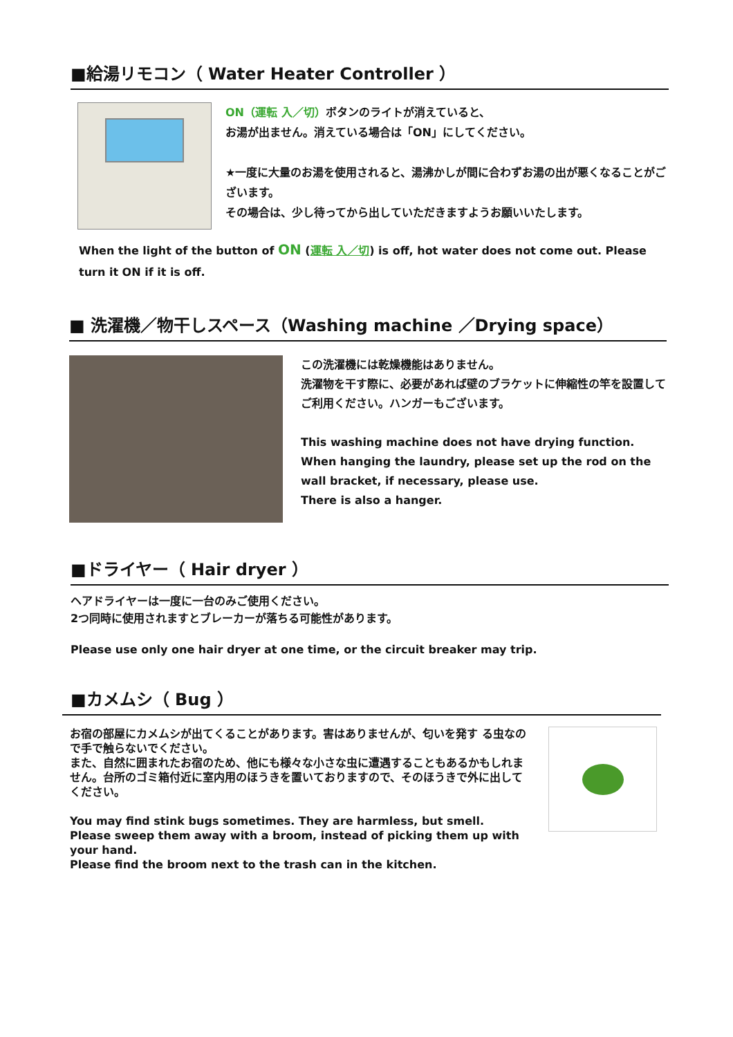■給湯リモコン（ Water Heater Controller ）
ON（運転 入／切）ボタンのライトが消えていると、
お湯が出ません。消えている場合は「ON」にしてください。
★一度に大量のお湯を使用されると、湯沸かしが間に合わずお湯の出が悪くなることがございます。
その場合は、少し待ってから出していただきますようお願いいたします。
When the light of the button of ON (運転 入／切) is off, hot water does not come out. Please turn it ON if it is off.
■ 洗濯機／物干しスペース（Washing machine ／Drying space）
この洗濯機には乾燥機能はありません。
洗濯物を干す際に、必要があれば壁のブラケットに伸縮性の竿を設置してご利用ください。ハンガーもございます。
This washing machine does not have drying function.
When hanging the laundry, please set up the rod on the wall bracket, if necessary, please use.
There is also a hanger.
■ドライヤー（ Hair dryer ）
ヘアドライヤーは一度に一台のみご使用ください。
2つ同時に使用されますとブレーカーが落ちる可能性があります。
Please use only one hair dryer at one time, or the circuit breaker may trip.
■カメムシ（ Bug ）
お宿の部屋にカメムシが出てくることがあります。害はありませんが、匂いを発す る虫なので手で触らないでください。
また、自然に囲まれたお宿のため、他にも様々な小さな虫に遭遇することもあるかもしれません。台所のゴミ箱付近に室内用のほうきを置いておりますので、そのほうきで外に出してください。
You may find stink bugs sometimes. They are harmless, but smell. Please sweep them away with a broom, instead of picking them up with your hand.
Please find the broom next to the trash can in the kitchen.